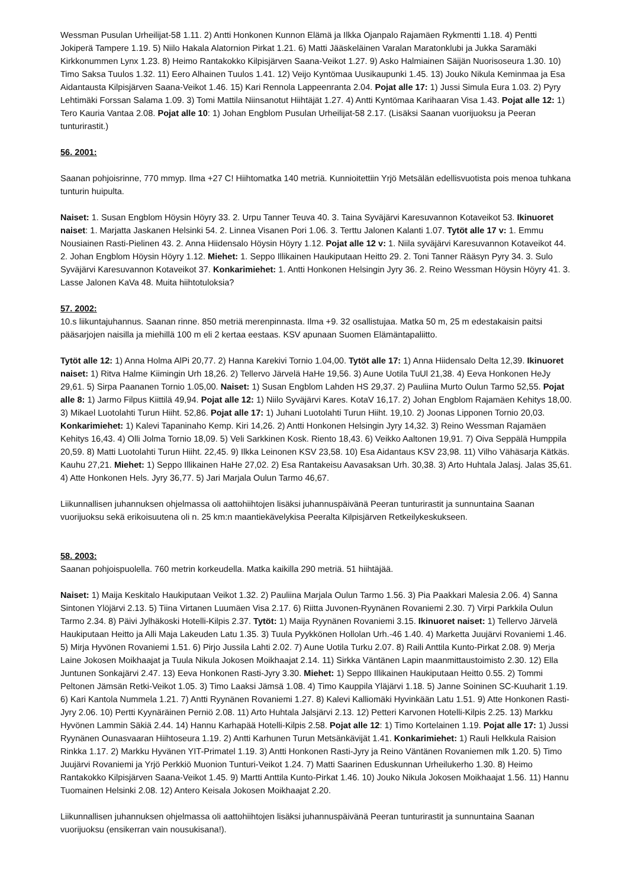Wessman Pusulan Urheilijat-58 1.11. 2) Antti Honkonen Kunnon Elämä ja Ilkka Ojanpalo Rajamäen Rykmentti 1.18. 4) Pentti Jokiperä Tampere 1.19. 5) Niilo Hakala Alatornion Pirkat 1.21. 6) Matti Jääskeläinen Varalan Maratonklubi ja Jukka Saramäki Kirkkonummen Lynx 1.23. 8) Heimo Rantakokko Kilpisjärven Saana-Veikot 1.27. 9) Asko Halmiainen Säijän Nuorisoseura 1.30. 10) Timo Saksa Tuulos 1.32. 11) Eero Alhainen Tuulos 1.41. 12) Veijo Kyntömaa Uusikaupunki 1.45. 13) Jouko Nikula Keminmaa ja Esa Aidantausta Kilpisjärven Saana-Veikot 1.46. 15) Kari Rennola Lappeenranta 2.04. Pojat alle 17: 1) Jussi Simula Eura 1.03. 2) Pyry Lehtimäki Forssan Salama 1.09. 3) Tomi Mattila Niinsanotut Hiihtäjät 1.27. 4) Antti Kyntömaa Karihaaran Visa 1.43. Pojat alle 12: 1) Tero Kauria Vantaa 2.08. Pojat alle 10: 1) Johan Engblom Pusulan Urheilijat-58 2.17. (Lisäksi Saanan vuorijuoksu ja Peeran tunturirastit.)
56. 2001:
Saanan pohjoisrinne, 770 mmyp. Ilma +27 C! Hiihtomatka 140 metriä. Kunnioitettiin Yrjö Metsälän edellisvuotista pois menoa tuhkana tunturin huipulta.
Naiset: 1. Susan Engblom Höysin Höyry 33. 2. Urpu Tanner Teuva 40. 3. Taina Syväjärvi Karesuvannon Kotaveikot 53. Ikinuoret naiset: 1. Marjatta Jaskanen Helsinki 54. 2. Linnea Visanen Pori 1.06. 3. Terttu Jalonen Kalanti 1.07. Tytöt alle 17 v: 1. Emmu Nousiainen Rasti-Pielinen 43. 2. Anna Hiidensalo Höysin Höyry 1.12. Pojat alle 12 v: 1. Niila syväjärvi Karesuvannon Kotaveikot 44. 2. Johan Engblom Höysin Höyry 1.12. Miehet: 1. Seppo Illikainen Haukiputaan Heitto 29. 2. Toni Tanner Rääsyn Pyry 34. 3. Sulo Syväjärvi Karesuvannon Kotaveikot 37. Konkarimiehet: 1. Antti Honkonen Helsingin Jyry 36. 2. Reino Wessman Höysin Höyry 41. 3. Lasse Jalonen KaVa 48. Muita hiihtotuloksia?
57. 2002:
10.s liikuntajuhannus. Saanan rinne. 850 metriä merenpinnasta. Ilma +9. 32 osallistujaa. Matka 50 m, 25 m edestakaisin paitsi pääsarjojen naisilla ja miehillä 100 m eli 2 kertaa eestaas. KSV apunaan Suomen Elämäntapaliitto.
Tytöt alle 12: 1) Anna Holma AlPi 20,77. 2) Hanna Karekivi Tornio 1.04,00. Tytöt alle 17: 1) Anna Hiidensalo Delta 12,39. Ikinuoret naiset: 1) Ritva Halme Kiimingin Urh 18,26. 2) Tellervo Järvelä HaHe 19,56. 3) Aune Uotila TuUl 21,38. 4) Eeva Honkonen HeJy 29,61. 5) Sirpa Paananen Tornio 1.05,00. Naiset: 1) Susan Engblom Lahden HS 29,37. 2) Pauliina Murto Oulun Tarmo 52,55. Pojat alle 8: 1) Jarmo Filpus Kiittilä 49,94. Pojat alle 12: 1) Niilo Syväjärvi Kares. KotaV 16,17. 2) Johan Engblom Rajamäen Kehitys 18,00. 3) Mikael Luotolahti Turun Hiiht. 52,86. Pojat alle 17: 1) Juhani Luotolahti Turun Hiiht. 19,10. 2) Joonas Lipponen Tornio 20,03. Konkarimiehet: 1) Kalevi Tapaninaho Kemp. Kiri 14,26. 2) Antti Honkonen Helsingin Jyry 14,32. 3) Reino Wessman Rajamäen Kehitys 16,43. 4) Olli Jolma Tornio 18,09. 5) Veli Sarkkinen Kosk. Riento 18,43. 6) Veikko Aaltonen 19,91. 7) Oiva Seppälä Humppila 20,59. 8) Matti Luotolahti Turun Hiiht. 22,45. 9) Ilkka Leinonen KSV 23,58. 10) Esa Aidantaus KSV 23,98. 11) Vilho Vähäsarja Kätkäs. Kauhu 27,21. Miehet: 1) Seppo Illikainen HaHe 27,02. 2) Esa Rantakeisu Aavasaksan Urh. 30,38. 3) Arto Huhtala Jalasj. Jalas 35,61. 4) Atte Honkonen Hels. Jyry 36,77. 5) Jari Marjala Oulun Tarmo 46,67.
Liikunnallisen juhannuksen ohjelmassa oli aattohiihtojen lisäksi juhannuspäivänä Peeran tunturirastit ja sunnuntaina Saanan vuorijuoksu sekä erikoisuutena oli n. 25 km:n maantiekävelykisa Peeralta Kilpisjärven Retkeilykeskukseen.
58. 2003:
Saanan pohjoispuolella. 760 metrin korkeudella. Matka kaikilla 290 metriä. 51 hiihtäjää.
Naiset: 1) Maija Keskitalo Haukiputaan Veikot 1.32. 2) Pauliina Marjala Oulun Tarmo 1.56. 3) Pia Paakkari Malesia 2.06. 4) Sanna Sintonen Ylöjärvi 2.13. 5) Tiina Virtanen Luumäen Visa 2.17. 6) Riitta Juvonen-Ryynänen Rovaniemi 2.30. 7) Virpi Parkkila Oulun Tarmo 2.34. 8) Päivi Jylhäkoski Hotelli-Kilpis 2.37. Tytöt: 1) Maija Ryynänen Rovaniemi 3.15. Ikinuoret naiset: 1) Tellervo Järvelä Haukiputaan Heitto ja Alli Maja Lakeuden Latu 1.35. 3) Tuula Pyykkönen Hollolan Urh.-46 1.40. 4) Marketta Juujärvi Rovaniemi 1.46. 5) Mirja Hyvönen Rovaniemi 1.51. 6) Pirjo Jussila Lahti 2.02. 7) Aune Uotila Turku 2.07. 8) Raili Anttila Kunto-Pirkat 2.08. 9) Merja Laine Jokosen Moikhaajat ja Tuula Nikula Jokosen Moikhaajat 2.14. 11) Sirkka Väntänen Lapin maanmittaustoimisto 2.30. 12) Ella Juntunen Sonkajärvi 2.47. 13) Eeva Honkonen Rasti-Jyry 3.30. Miehet: 1) Seppo Illikainen Haukiputaan Heitto 0.55. 2) Tommi Peltonen Jämsän Retki-Veikot 1.05. 3) Timo Laaksi Jämsä 1.08. 4) Timo Kauppila Yläjärvi 1.18. 5) Janne Soininen SC-Kuuharit 1.19. 6) Kari Kantola Nummela 1.21. 7) Antti Ryynänen Rovaniemi 1.27. 8) Kalevi Kalliomäki Hyvinkään Latu 1.51. 9) Atte Honkonen Rasti-Jyry 2.06. 10) Pertti Kyynäräinen Perniö 2.08. 11) Arto Huhtala Jalsjärvi 2.13. 12) Petteri Karvonen Hotelli-Kilpis 2.25. 13) Markku Hyvönen Lammin Säkiä 2.44. 14) Hannu Karhapää Hotelli-Kilpis 2.58. Pojat alle 12: 1) Timo Kortelainen 1.19. Pojat alle 17: 1) Jussi Ryynänen Ounasvaaran Hiihtoseura 1.19. 2) Antti Karhunen Turun Metsänkävijät 1.41. Konkarimiehet: 1) Rauli Helkkula Raision Rinkka 1.17. 2) Markku Hyvänen YIT-Primatel 1.19. 3) Antti Honkonen Rasti-Jyry ja Reino Väntänen Rovaniemen mlk 1.20. 5) Timo Juujärvi Rovaniemi ja Yrjö Perkkiö Muonion Tunturi-Veikot 1.24. 7) Matti Saarinen Eduskunnan Urheilukerho 1.30. 8) Heimo Rantakokko Kilpisjärven Saana-Veikot 1.45. 9) Martti Anttila Kunto-Pirkat 1.46. 10) Jouko Nikula Jokosen Moikhaajat 1.56. 11) Hannu Tuomainen Helsinki 2.08. 12) Antero Keisala Jokosen Moikhaajat 2.20.
Liikunnallisen juhannuksen ohjelmassa oli aattohiihtojen lisäksi juhannuspäivänä Peeran tunturirastit ja sunnuntaina Saanan vuorijuoksu (ensikerran vain nousukisana!).